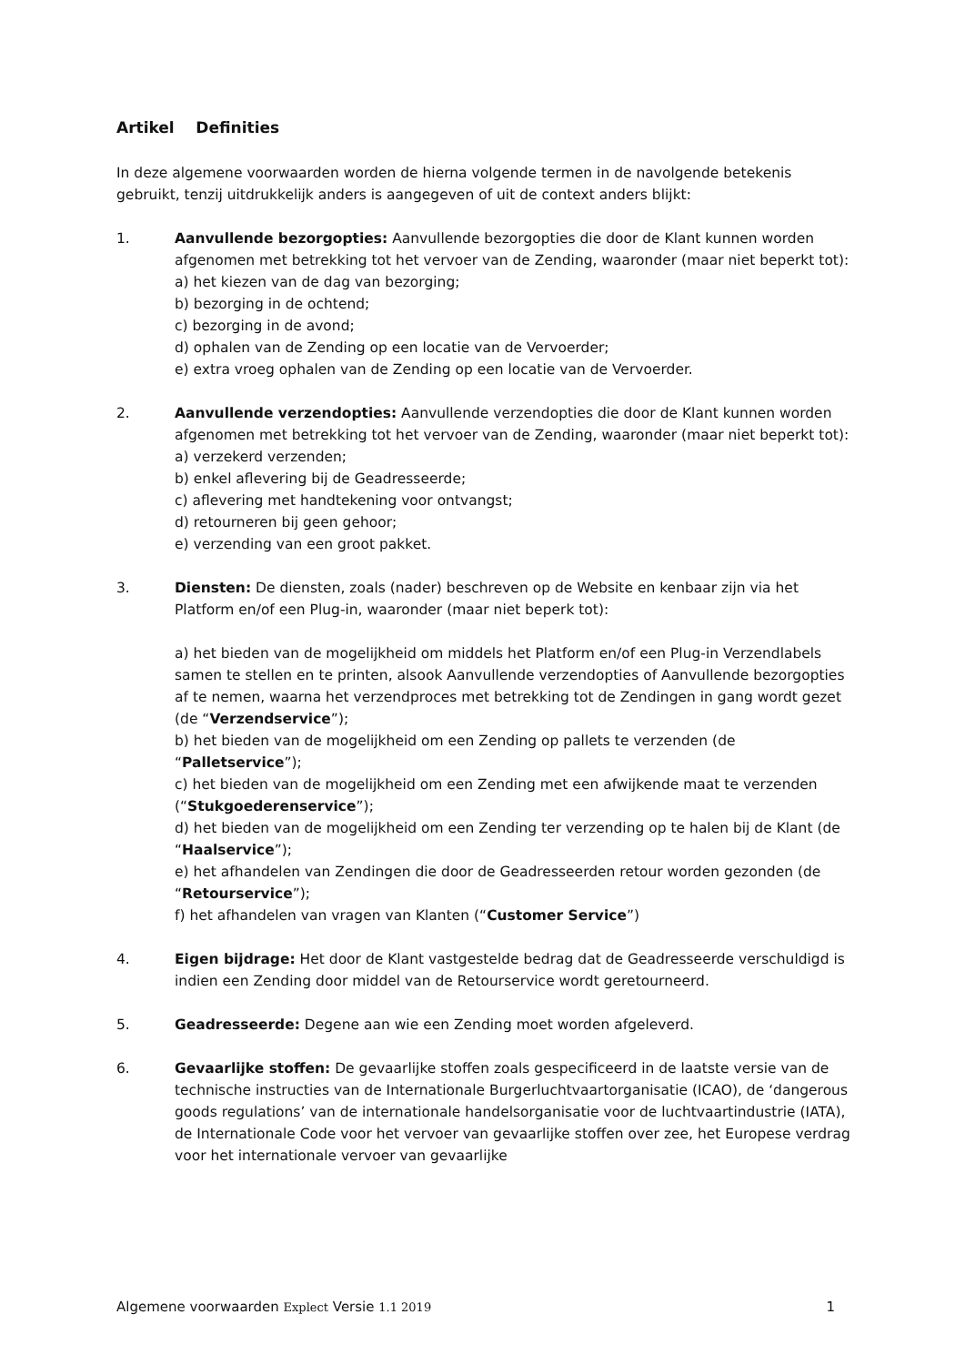Artikel Definities
In deze algemene voorwaarden worden de hierna volgende termen in de navolgende betekenis gebruikt, tenzij uitdrukkelijk anders is aangegeven of uit de context anders blijkt:
1. Aanvullende bezorgopties: Aanvullende bezorgopties die door de Klant kunnen worden afgenomen met betrekking tot het vervoer van de Zending, waaronder (maar niet beperkt tot):
a) het kiezen van de dag van bezorging;
b) bezorging in de ochtend;
c) bezorging in de avond;
d) ophalen van de Zending op een locatie van de Vervoerder;
e) extra vroeg ophalen van de Zending op een locatie van de Vervoerder.
2. Aanvullende verzendopties: Aanvullende verzendopties die door de Klant kunnen worden afgenomen met betrekking tot het vervoer van de Zending, waaronder (maar niet beperkt tot):
a) verzekerd verzenden;
b) enkel aflevering bij de Geadresseerde;
c) aflevering met handtekening voor ontvangst;
d) retourneren bij geen gehoor;
e) verzending van een groot pakket.
3. Diensten: De diensten, zoals (nader) beschreven op de Website en kenbaar zijn via het Platform en/of een Plug-in, waaronder (maar niet beperk tot):
a) het bieden van de mogelijkheid om middels het Platform en/of een Plug-in Verzendlabels samen te stellen en te printen, alsook Aanvullende verzendopties of Aanvullende bezorgopties af te nemen, waarna het verzendproces met betrekking tot de Zendingen in gang wordt gezet (de “Verzendservice”);
b) het bieden van de mogelijkheid om een Zending op pallets te verzenden (de “Palletservice”);
c) het bieden van de mogelijkheid om een Zending met een afwijkende maat te verzenden (“Stukgoederenservice”);
d) het bieden van de mogelijkheid om een Zending ter verzending op te halen bij de Klant (de “Haalservice”);
e) het afhandelen van Zendingen die door de Geadresseerden retour worden gezonden (de “Retourservice”);
f) het afhandelen van vragen van Klanten (“Customer Service”)
4. Eigen bijdrage: Het door de Klant vastgestelde bedrag dat de Geadresseerde verschuldigd is indien een Zending door middel van de Retourservice wordt geretourneerd.
5. Geadresseerde: Degene aan wie een Zending moet worden afgeleverd.
6. Gevaarlijke stoffen: De gevaarlijke stoffen zoals gespecificeerd in de laatste versie van de technische instructies van de Internationale Burgerluchtvaartorganisatie (ICAO), de ‘dangerous goods regulations’ van de internationale handelsorganisatie voor de luchtvaartindustrie (IATA), de Internationale Code voor het vervoer van gevaarlijke stoffen over zee, het Europese verdrag voor het internationale vervoer van gevaarlijke
Algemene voorwaarden Explect Versie 1.1 2019 1